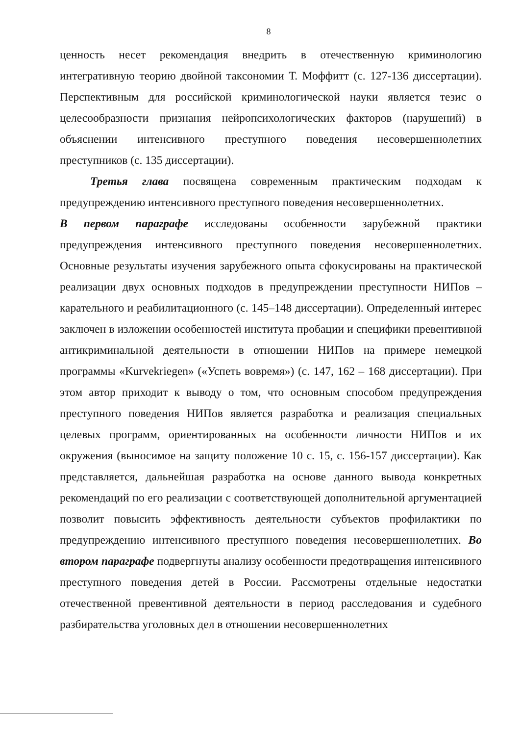8
ценность несет рекомендация внедрить в отечественную криминологию интегративную теорию двойной таксономии Т. Моффитт (с. 127-136 диссертации). Перспективным для российской криминологической науки является тезис о целесообразности признания нейропсихологических факторов (нарушений) в объяснении интенсивного преступного поведения несовершеннолетних преступников (с. 135 диссертации).
Третья глава посвящена современным практическим подходам к предупреждению интенсивного преступного поведения несовершеннолетних.
В первом параграфе исследованы особенности зарубежной практики предупреждения интенсивного преступного поведения несовершеннолетних. Основные результаты изучения зарубежного опыта сфокусированы на практической реализации двух основных подходов в предупреждении преступности НИПов – карательного и реабилитационного (с. 145–148 диссертации). Определенный интерес заключен в изложении особенностей института пробации и специфики превентивной антикриминальной деятельности в отношении НИПов на примере немецкой программы «Kurvekriegen» («Успеть вовремя») (с. 147, 162 – 168 диссертации). При этом автор приходит к выводу о том, что основным способом предупреждения преступного поведения НИПов является разработка и реализация специальных целевых программ, ориентированных на особенности личности НИПов и их окружения (выносимое на защиту положение 10 с. 15, с. 156-157 диссертации). Как представляется, дальнейшая разработка на основе данного вывода конкретных рекомендаций по его реализации с соответствующей дополнительной аргументацией позволит повысить эффективность деятельности субъектов профилактики по предупреждению интенсивного преступного поведения несовершеннолетних. Во втором параграфе подвергнуты анализу особенности предотвращения интенсивного преступного поведения детей в России. Рассмотрены отдельные недостатки отечественной превентивной деятельности в период расследования и судебного разбирательства уголовных дел в отношении несовершеннолетних